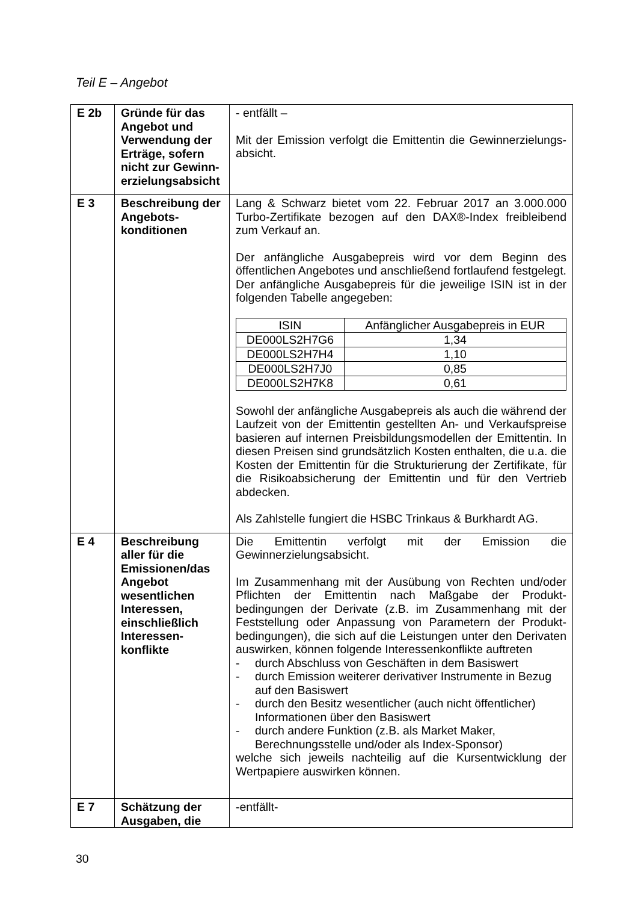Teil E – Angebot
| E 2b | Gründe für das Angebot und Verwendung der Erträge, sofern nicht zur Gewinn­erzielungsabsicht | - entfällt – Mit der Emission verfolgt die Emittentin die Gewinnerzielungs­absicht. |
| E 3 | Beschreibung der Angebots­konditionen | Lang & Schwarz bietet vom 22. Februar 2017 an 3.000.000 Turbo-Zertifikate bezogen auf den DAX®-Index freibleibend zum Verkauf an. Der anfängliche Ausgabepreis wird vor dem Beginn des öffentlichen Angebotes und anschließend fortlaufend festgelegt. Der anfängliche Ausgabepreis für die jeweilige ISIN ist in der folgenden Tabelle angegeben: / ISIN / Anfänglicher Ausgabepreis in EUR / / DE000LS2H7G6 / 1,34 / / DE000LS2H7H4 / 1,10 / / DE000LS2H7J0 / 0,85 / / DE000LS2H7K8 / 0,61 / Sowohl der anfängliche Ausgabepreis als auch die während der Laufzeit von der Emittentin gestellten An- und Verkaufs­preise basieren auf internen Preisbildungsmodellen der Emittentin. In diesen Preisen sind grundsätzlich Kosten enthalten, die u.a. die Kosten der Emittentin für die Strukturierung der Zertifikate, für die Risikoabsicherung der Emittentin und für den Vertrieb abdecken. Als Zahlstelle fungiert die HSBC Trinkaus & Burkhardt AG. |
| E 4 | Beschreibung aller für die Emissionen/das Angebot wesentlichen Interessen, einschließlich Interessen­konflikte | Die Emittentin verfolgt mit der Emission die Gewinnerzielungsabsicht. Im Zusammenhang mit der Ausübung von Rechten und/oder Pflichten der Emittentin nach Maßgabe der Produkt­bedingungen der Derivate (z.B. im Zusammenhang mit der Feststellung oder Anpassung von Parametern der Produkt­bedingungen), die sich auf die Leistungen unter den Derivaten auswirken, können folgende Interessenkonflikte auftreten - durch Abschluss von Geschäften in dem Basiswert - durch Emission weiterer derivativer Instrumente in Bezug auf den Basiswert - durch den Besitz wesentlicher (auch nicht öffentlicher) Informationen über den Basiswert - durch andere Funktion (z.B. als Market Maker, Berechnungsstelle und/oder als Index-Sponsor) welche sich jeweils nachteilig auf die Kursentwicklung der Wertpapiere auswirken können. |
| E 7 | Schätzung der Ausgaben, die | -entfällt- |
30